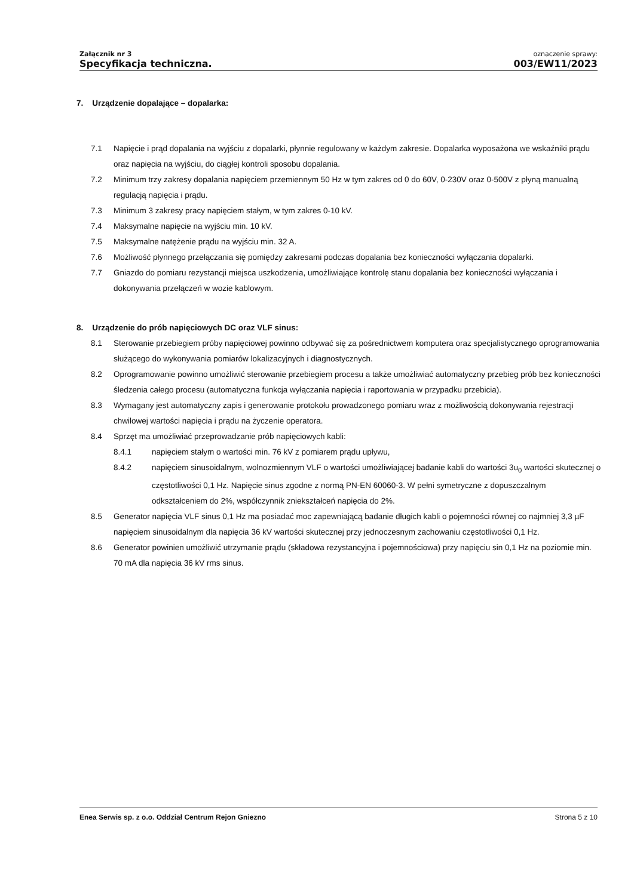Załącznik nr 3
Specyfikacja techniczna.
oznaczenie sprawy:
003/EW11/2023
7. Urządzenie dopalające – dopalarka:
7.1 Napięcie i prąd dopalania na wyjściu z dopalarki, płynnie regulowany w każdym zakresie. Dopalarka wyposażona we wskaźniki prądu oraz napięcia na wyjściu, do ciągłej kontroli sposobu dopalania.
7.2 Minimum trzy zakresy dopalania napięciem przemiennym 50 Hz w tym zakres od 0 do 60V, 0-230V oraz 0-500V z płyną manualną regulacją napięcia i prądu.
7.3 Minimum 3 zakresy pracy napięciem stałym, w tym zakres 0-10 kV.
7.4 Maksymalne napięcie na wyjściu min. 10 kV.
7.5 Maksymalne natężenie prądu na wyjściu min. 32 A.
7.6 Możliwość płynnego przełączania się pomiędzy zakresami podczas dopalania bez konieczności wyłączania dopalarki.
7.7 Gniazdo do pomiaru rezystancji miejsca uszkodzenia, umożliwiające kontrolę stanu dopalania bez konieczności wyłączania i dokonywania przełączeń w wozie kablowym.
8. Urządzenie do prób napięciowych DC oraz VLF sinus:
8.1 Sterowanie przebiegiem próby napięciowej powinno odbywać się za pośrednictwem komputera oraz specjalistycznego oprogramowania służącego do wykonywania pomiarów lokalizacyjnych i diagnostycznych.
8.2 Oprogramowanie powinno umożliwić sterowanie przebiegiem procesu a także umożliwiać automatyczny przebieg prób bez konieczności śledzenia całego procesu (automatyczna funkcja wyłączania napięcia i raportowania w przypadku przebicia).
8.3 Wymagany jest automatyczny zapis i generowanie protokołu prowadzonego pomiaru wraz z możliwością dokonywania rejestracji chwilowej wartości napięcia i prądu na życzenie operatora.
8.4 Sprzęt ma umożliwiać przeprowadzanie prób napięciowych kabli:
8.4.1 napięciem stałym o wartości min. 76 kV z pomiarem prądu upływu,
8.4.2 napięciem sinusoidalnym, wolnozmiennym VLF o wartości umożliwiającej badanie kabli do wartości 3u<sub>0</sub> wartości skutecznej o częstotliwości 0,1 Hz. Napięcie sinus zgodne z normą PN-EN 60060-3. W pełni symetryczne z dopuszczalnym odkształceniem do 2%, współczynnik zniekształceń napięcia do 2%.
8.5 Generator napięcia VLF sinus 0,1 Hz ma posiadać moc zapewniającą badanie długich kabli o pojemności równej co najmniej 3,3 µF napięciem sinusoidalnym dla napięcia 36 kV wartości skutecznej przy jednoczesnym zachowaniu częstotliwości 0,1 Hz.
8.6 Generator powinien umożliwić utrzymanie prądu (składowa rezystancyjna i pojemnościowa) przy napięciu sin 0,1 Hz na poziomie min. 70 mA dla napięcia 36 kV rms sinus.
Enea Serwis sp. z o.o. Oddział Centrum Rejon Gniezno Strona 5 z 10